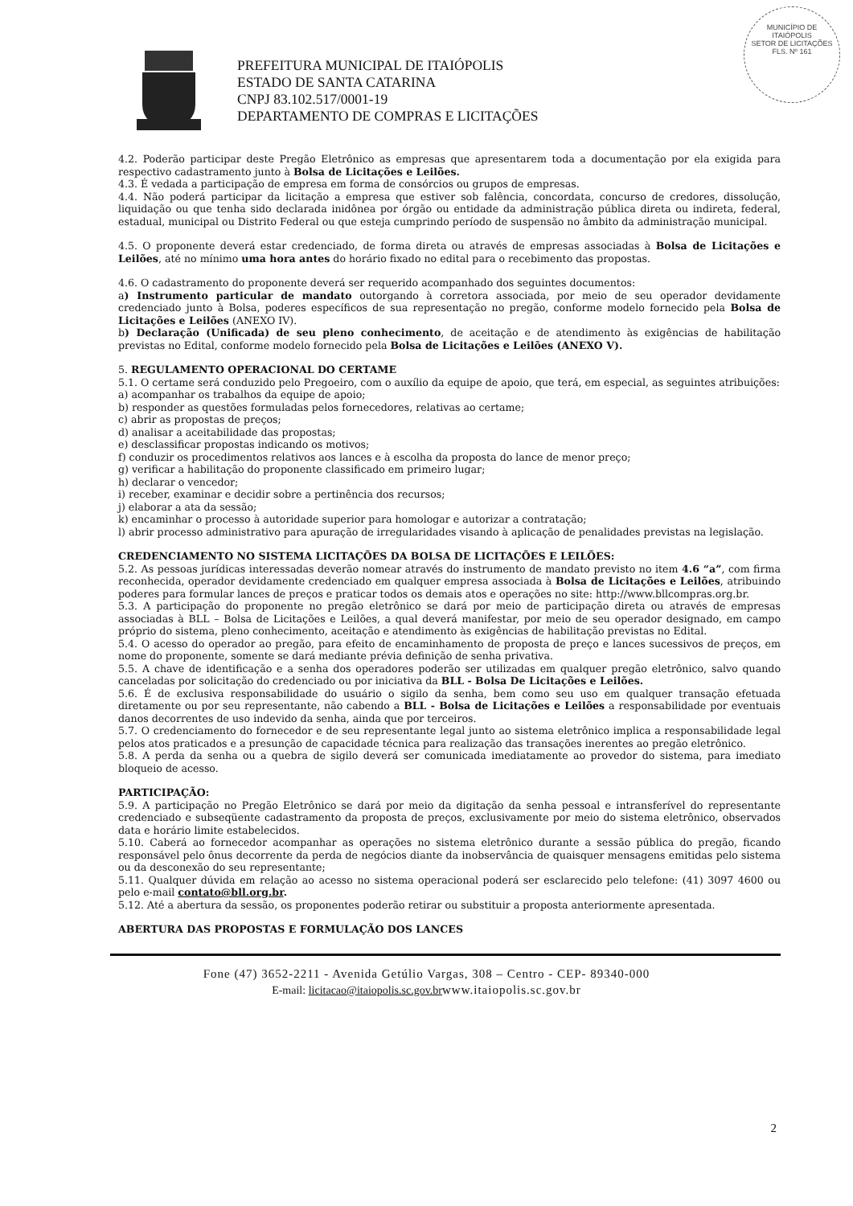MUNICÍPIO DE
ITAIÓPOLIS
SETOR DE LICITAÇÕES
FLS. Nº 161
PREFEITURA MUNICIPAL DE ITAIÓPOLIS
ESTADO DE SANTA CATARINA
CNPJ 83.102.517/0001-19
DEPARTAMENTO DE COMPRAS E LICITAÇÕES
4.2. Poderão participar deste Pregão Eletrônico as empresas que apresentarem toda a documentação por ela exigida para respectivo cadastramento junto à Bolsa de Licitações e Leilões.
4.3. É vedada a participação de empresa em forma de consórcios ou grupos de empresas.
4.4. Não poderá participar da licitação a empresa que estiver sob falência, concordata, concurso de credores, dissolução, liquidação ou que tenha sido declarada inidônea por órgão ou entidade da administração pública direta ou indireta, federal, estadual, municipal ou Distrito Federal ou que esteja cumprindo período de suspensão no âmbito da administração municipal.
4.5. O proponente deverá estar credenciado, de forma direta ou através de empresas associadas à Bolsa de Licitações e Leilões, até no mínimo uma hora antes do horário fixado no edital para o recebimento das propostas.
4.6. O cadastramento do proponente deverá ser requerido acompanhado dos seguintes documentos:
a) Instrumento particular de mandato outorgando à corretora associada, por meio de seu operador devidamente credenciado junto à Bolsa, poderes específicos de sua representação no pregão, conforme modelo fornecido pela Bolsa de Licitações e Leilões (ANEXO IV).
b) Declaração (Unificada) de seu pleno conhecimento, de aceitação e de atendimento às exigências de habilitação previstas no Edital, conforme modelo fornecido pela Bolsa de Licitações e Leilões (ANEXO V).
5. REGULAMENTO OPERACIONAL DO CERTAME
5.1. O certame será conduzido pelo Pregoeiro, com o auxílio da equipe de apoio, que terá, em especial, as seguintes atribuições:
a) acompanhar os trabalhos da equipe de apoio;
b) responder as questões formuladas pelos fornecedores, relativas ao certame;
c) abrir as propostas de preços;
d) analisar a aceitabilidade das propostas;
e) desclassificar propostas indicando os motivos;
f) conduzir os procedimentos relativos aos lances e à escolha da proposta do lance de menor preço;
g) verificar a habilitação do proponente classificado em primeiro lugar;
h) declarar o vencedor;
i) receber, examinar e decidir sobre a pertinência dos recursos;
j) elaborar a ata da sessão;
k) encaminhar o processo à autoridade superior para homologar e autorizar a contratação;
l) abrir processo administrativo para apuração de irregularidades visando à aplicação de penalidades previstas na legislação.
CREDENCIAMENTO NO SISTEMA LICITAÇÕES DA BOLSA DE LICITAÇÕES E LEILÕES:
5.2. As pessoas jurídicas interessadas deverão nomear através do instrumento de mandato previsto no item 4.6 “a”, com firma reconhecida, operador devidamente credenciado em qualquer empresa associada à Bolsa de Licitações e Leilões, atribuindo poderes para formular lances de preços e praticar todos os demais atos e operações no site: http://www.bllcompras.org.br.
5.3. A participação do proponente no pregão eletrônico se dará por meio de participação direta ou através de empresas associadas à BLL – Bolsa de Licitações e Leilões, a qual deverá manifestar, por meio de seu operador designado, em campo próprio do sistema, pleno conhecimento, aceitação e atendimento às exigências de habilitação previstas no Edital.
5.4. O acesso do operador ao pregão, para efeito de encaminhamento de proposta de preço e lances sucessivos de preços, em nome do proponente, somente se dará mediante prévia definição de senha privativa.
5.5. A chave de identificação e a senha dos operadores poderão ser utilizadas em qualquer pregão eletrônico, salvo quando canceladas por solicitação do credenciado ou por iniciativa da BLL - Bolsa De Licitações e Leilões.
5.6. É de exclusiva responsabilidade do usuário o sigilo da senha, bem como seu uso em qualquer transação efetuada diretamente ou por seu representante, não cabendo a BLL - Bolsa de Licitações e Leilões a responsabilidade por eventuais danos decorrentes de uso indevido da senha, ainda que por terceiros.
5.7. O credenciamento do fornecedor e de seu representante legal junto ao sistema eletrônico implica a responsabilidade legal pelos atos praticados e a presunção de capacidade técnica para realização das transações inerentes ao pregão eletrônico.
5.8. A perda da senha ou a quebra de sigilo deverá ser comunicada imediatamente ao provedor do sistema, para imediato bloqueio de acesso.
PARTICIPAÇÃO:
5.9. A participação no Pregão Eletrônico se dará por meio da digitação da senha pessoal e intransferível do representante credenciado e subseqüente cadastramento da proposta de preços, exclusivamente por meio do sistema eletrônico, observados data e horário limite estabelecidos.
5.10. Caberá ao fornecedor acompanhar as operações no sistema eletrônico durante a sessão pública do pregão, ficando responsável pelo ônus decorrente da perda de negócios diante da inobservância de quaisquer mensagens emitidas pelo sistema ou da desconexão do seu representante;
5.11. Qualquer dúvida em relação ao acesso no sistema operacional poderá ser esclarecido pelo telefone: (41) 3097 4600 ou pelo e-mail contato@bll.org.br.
5.12. Até a abertura da sessão, os proponentes poderão retirar ou substituir a proposta anteriormente apresentada.
ABERTURA DAS PROPOSTAS E FORMULAÇÃO DOS LANCES
Fone (47) 3652-2211 - Avenida Getúlio Vargas, 308 – Centro - CEP- 89340-000
E-mail: licitacao@itaiopolis.sc.gov.brwww.itaiopolis.sc.gov.br
2